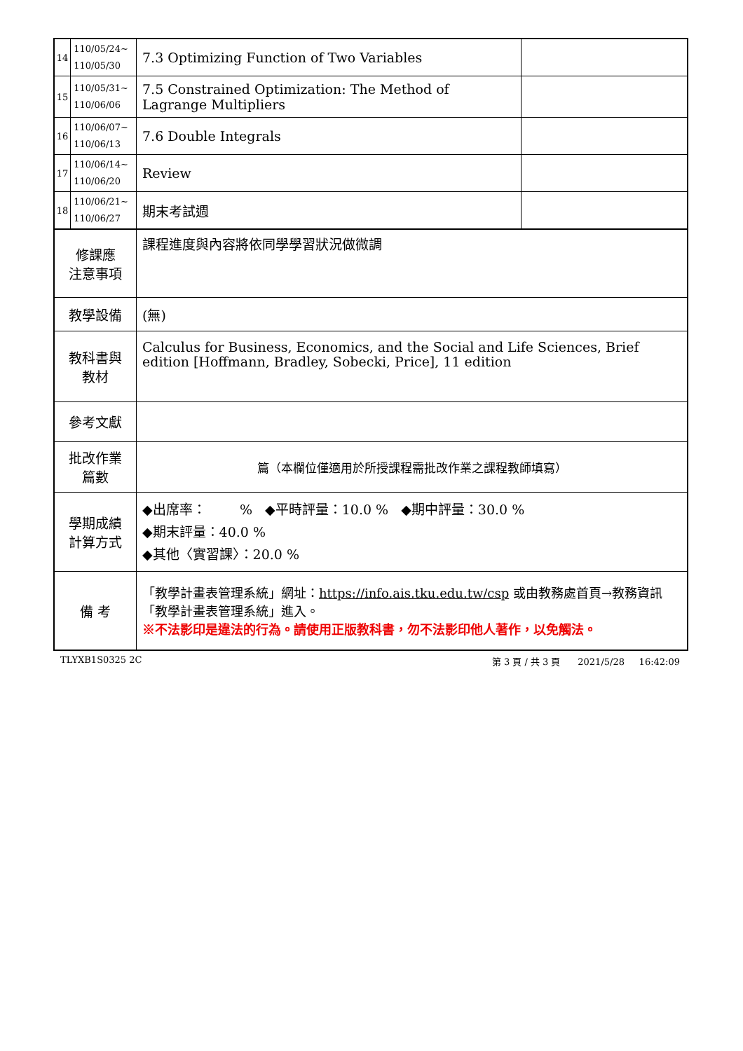| 14 | 110/05/24~ 110/05/30 | 7.3 Optimizing Function of Two Variables | |
| 15 | 110/05/31~ 110/06/06 | 7.5 Constrained Optimization: The Method of Lagrange Multipliers | |
| 16 | 110/06/07~ 110/06/13 | 7.6 Double Integrals | |
| 17 | 110/06/14~ 110/06/20 | Review | |
| 18 | 110/06/21~ 110/06/27 | 期末考試週 | |
| 修課應 注意事項 | | 課程進度與內容將依同學學習狀況做微調 | |
| 教學設備 | | (無) | |
| 教科書與 教材 | | Calculus for Business, Economics, and the Social and Life Sciences, Brief edition [Hoffmann, Bradley, Sobecki, Price], 11 edition | |
| 參考文獻 | | | |
| 批改作業 篇數 | | 篇（本欄位僅適用於所授課程需批改作業之課程教師填寫） | |
| 學期成績 計算方式 | | ◆出席率： % ◆平時評量：10.0 % ◆期中評量：30.0 % ◆期末評量：40.0 % ◆其他〈實習課〉：20.0 % | |
| 備 考 | | 「教學計畫表管理系統」網址： https://info.ais.tku.edu.tw/csp 或由教務處首頁→教務資訊「教學計畫表管理系統」進入。 ※不法影印是違法的行為。請使用正版教科書，勿不法影印他人著作，以免觸法。 | |
TLYXB1S0325 2C 第 3 頁 / 共 3 頁 2021/5/28 16:42:09